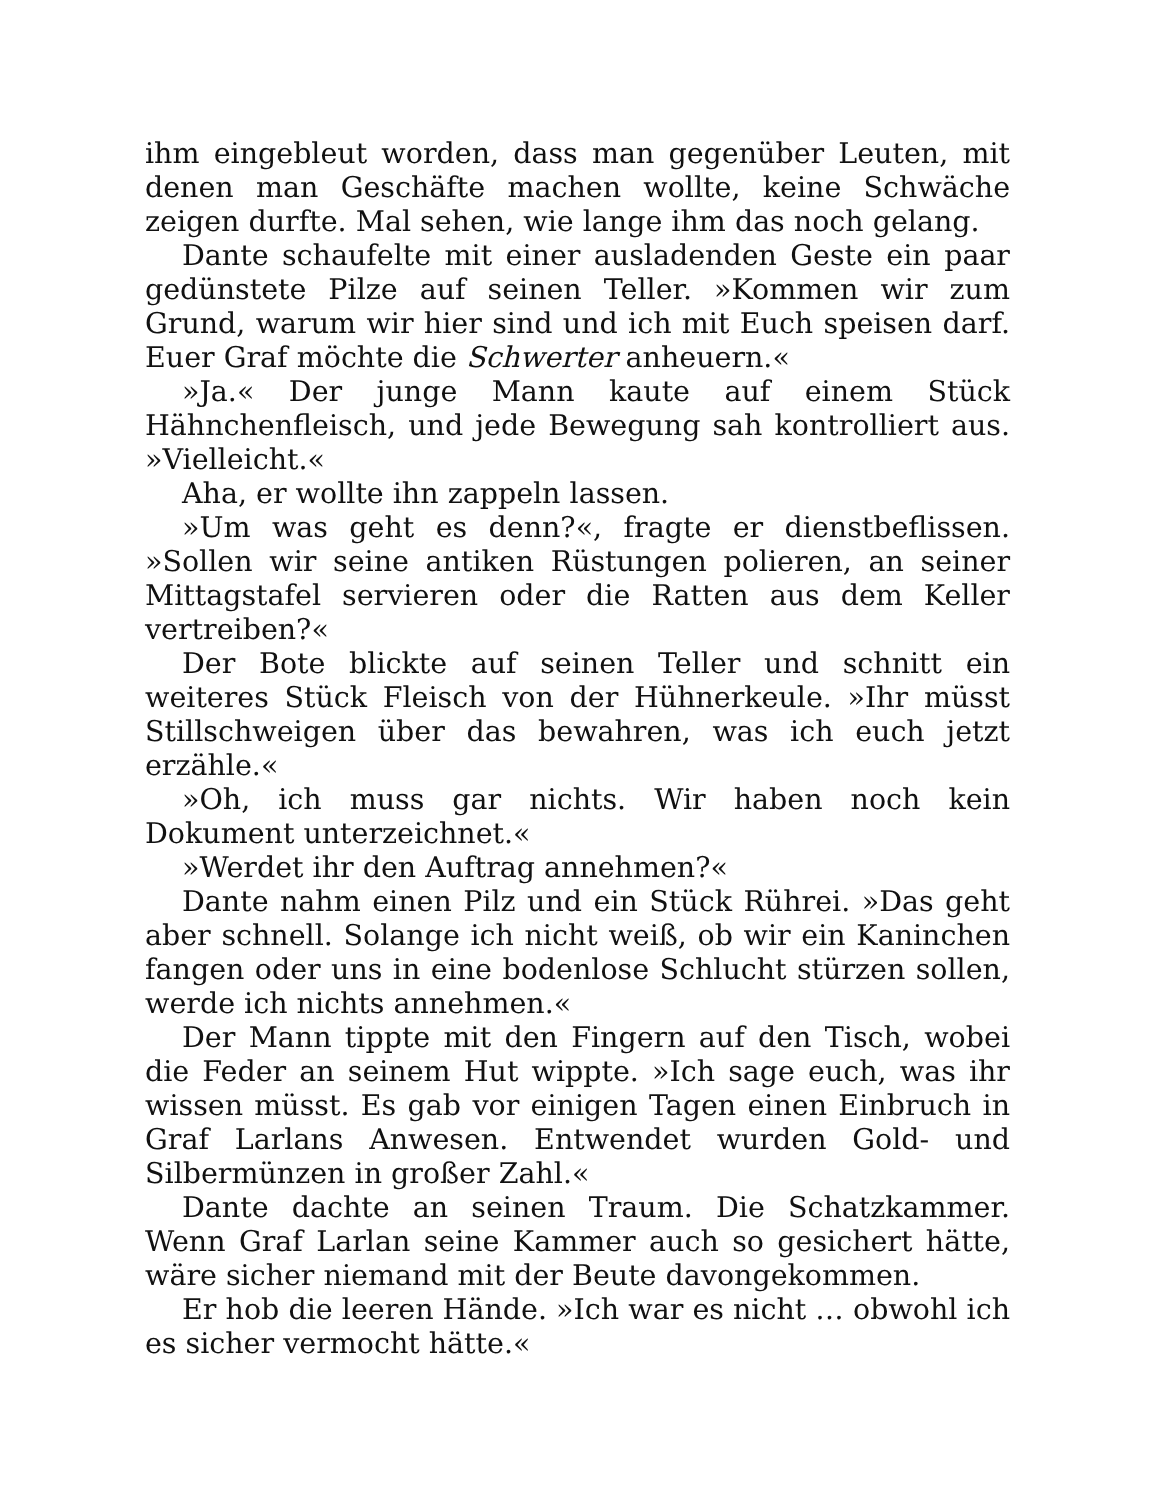ihm eingebleut worden, dass man gegenüber Leuten, mit denen man Geschäfte machen wollte, keine Schwäche zeigen durfte. Mal sehen, wie lange ihm das noch gelang.
Dante schaufelte mit einer ausladenden Geste ein paar gedünstete Pilze auf seinen Teller. »Kommen wir zum Grund, warum wir hier sind und ich mit Euch speisen darf. Euer Graf möchte die Schwerter anheuern.«
»Ja.« Der junge Mann kaute auf einem Stück Hähnchenfleisch, und jede Bewegung sah kontrolliert aus. »Vielleicht.«
Aha, er wollte ihn zappeln lassen.
»Um was geht es denn?«, fragte er dienstbeflissen. »Sollen wir seine antiken Rüstungen polieren, an seiner Mittagstafel servieren oder die Ratten aus dem Keller vertreiben?«
Der Bote blickte auf seinen Teller und schnitt ein weiteres Stück Fleisch von der Hühnerkeule. »Ihr müsst Stillschweigen über das bewahren, was ich euch jetzt erzähle.«
»Oh, ich muss gar nichts. Wir haben noch kein Dokument unterzeichnet.«
»Werdet ihr den Auftrag annehmen?«
Dante nahm einen Pilz und ein Stück Rührei. »Das geht aber schnell. Solange ich nicht weiß, ob wir ein Kaninchen fangen oder uns in eine bodenlose Schlucht stürzen sollen, werde ich nichts annehmen.«
Der Mann tippte mit den Fingern auf den Tisch, wobei die Feder an seinem Hut wippte. »Ich sage euch, was ihr wissen müsst. Es gab vor einigen Tagen einen Einbruch in Graf Larlans Anwesen. Entwendet wurden Gold- und Silbermünzen in großer Zahl.«
Dante dachte an seinen Traum. Die Schatzkammer. Wenn Graf Larlan seine Kammer auch so gesichert hätte, wäre sicher niemand mit der Beute davongekommen.
Er hob die leeren Hände. »Ich war es nicht … obwohl ich es sicher vermocht hätte.«